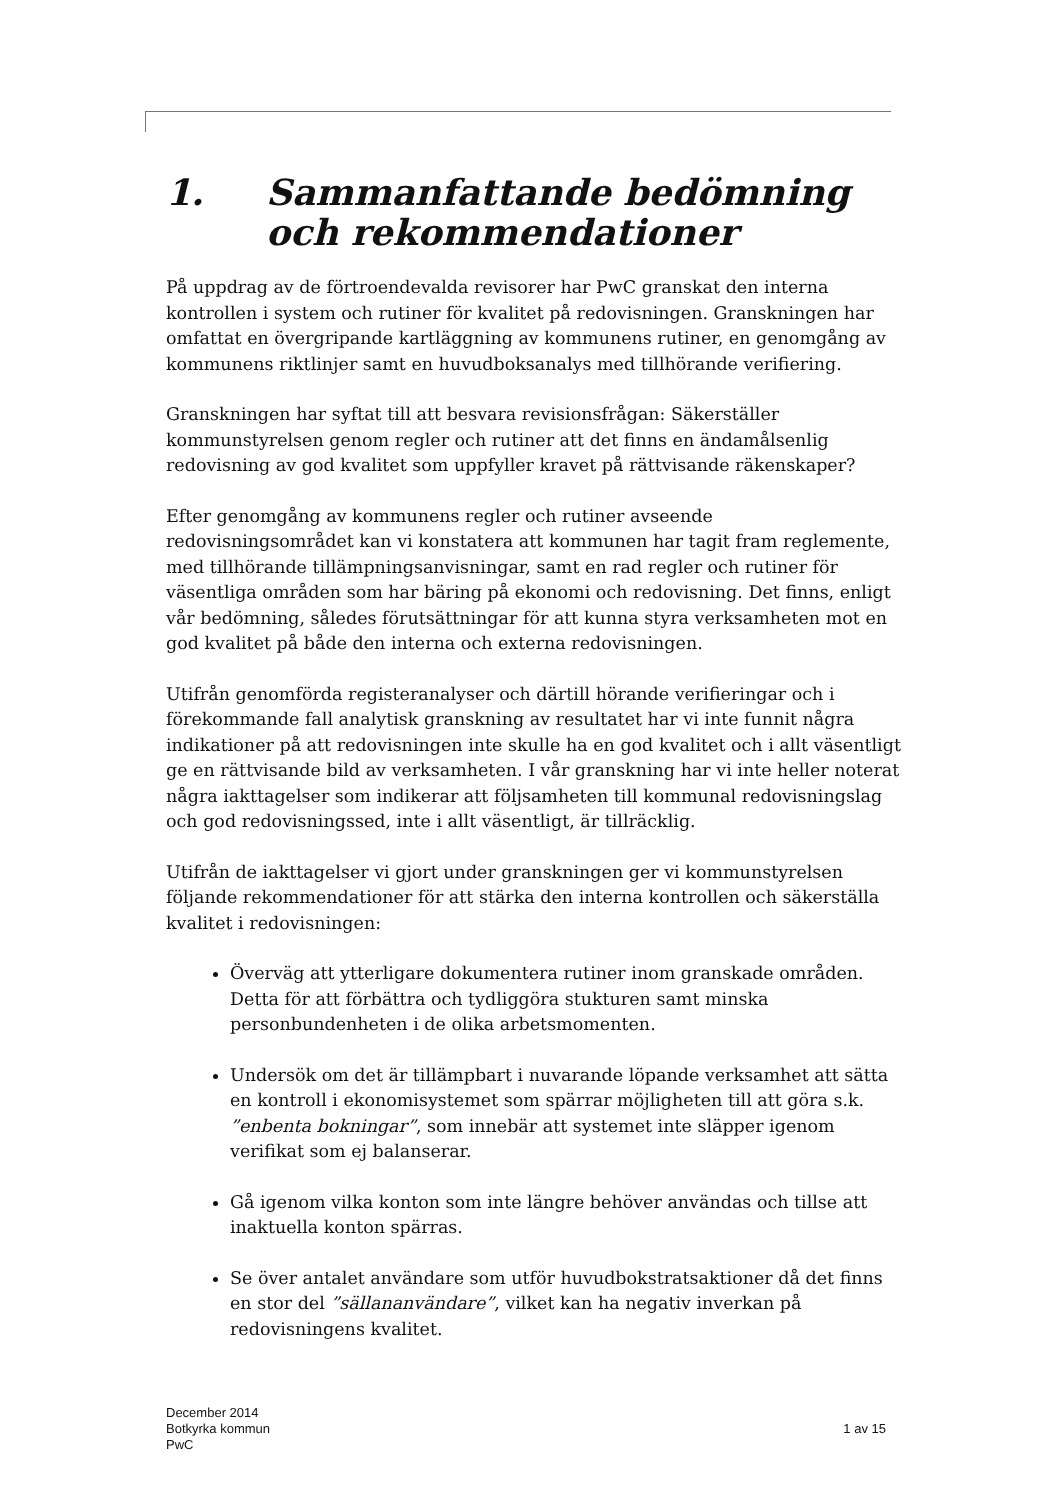1. Sammanfattande bedömning och rekommendationer
På uppdrag av de förtroendevalda revisorer har PwC granskat den interna kontrollen i system och rutiner för kvalitet på redovisningen. Granskningen har omfattat en övergripande kartläggning av kommunens rutiner, en genomgång av kommunens riktlinjer samt en huvudboksanalys med tillhörande verifiering.
Granskningen har syftat till att besvara revisionsfrågan: Säkerställer kommunstyrelsen genom regler och rutiner att det finns en ändamålsenlig redovisning av god kvalitet som uppfyller kravet på rättvisande räkenskaper?
Efter genomgång av kommunens regler och rutiner avseende redovisningsområdet kan vi konstatera att kommunen har tagit fram reglemente, med tillhörande tillämpningsanvisningar, samt en rad regler och rutiner för väsentliga områden som har bäring på ekonomi och redovisning. Det finns, enligt vår bedömning, således förutsättningar för att kunna styra verksamheten mot en god kvalitet på både den interna och externa redovisningen.
Utifrån genomförda registeranalyser och därtill hörande verifieringar och i förekommande fall analytisk granskning av resultatet har vi inte funnit några indikationer på att redovisningen inte skulle ha en god kvalitet och i allt väsentligt ge en rättvisande bild av verksamheten. I vår granskning har vi inte heller noterat några iakttagelser som indikerar att följsamheten till kommunal redovisningslag och god redovisningssed, inte i allt väsentligt, är tillräcklig.
Utifrån de iakttagelser vi gjort under granskningen ger vi kommunstyrelsen följande rekommendationer för att stärka den interna kontrollen och säkerställa kvalitet i redovisningen:
Överväg att ytterligare dokumentera rutiner inom granskade områden. Detta för att förbättra och tydliggöra stukturen samt minska personbundenheten i de olika arbetsmomenten.
Undersök om det är tillämpbart i nuvarande löpande verksamhet att sätta en kontroll i ekonomisystemet som spärrar möjligheten till att göra s.k. ”enbenta bokningar”, som innebär att systemet inte släpper igenom verifikat som ej balanserar.
Gå igenom vilka konton som inte längre behöver användas och tillse att inaktuella konton spärras.
Se över antalet användare som utför huvudbokstratsaktioner då det finns en stor del ”sällananvändare”, vilket kan ha negativ inverkan på redovisningens kvalitet.
December 2014
Botkyrka kommun
PwC
1 av 15